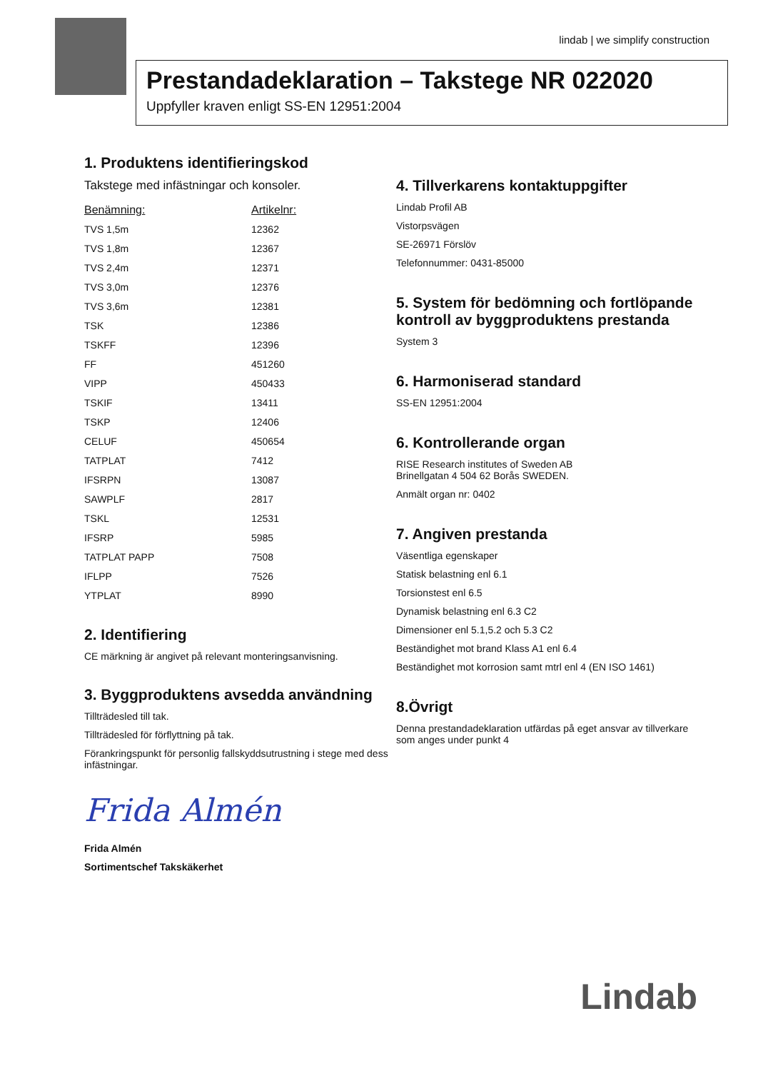lindab | we simplify construction
Prestandadeklaration – Takstege NR 022020
Uppfyller kraven enligt SS-EN 12951:2004
1. Produktens identifieringskod
Takstege med infästningar och konsoler.
| Benämning: | Artikelnr: |
| --- | --- |
| TVS 1,5m | 12362 |
| TVS 1,8m | 12367 |
| TVS 2,4m | 12371 |
| TVS 3,0m | 12376 |
| TVS 3,6m | 12381 |
| TSK | 12386 |
| TSKFF | 12396 |
| FF | 451260 |
| VIPP | 450433 |
| TSKIF | 13411 |
| TSKP | 12406 |
| CELUF | 450654 |
| TATPLAT | 7412 |
| IFSRPN | 13087 |
| SAWPLF | 2817 |
| TSKL | 12531 |
| IFSRP | 5985 |
| TATPLAT PAPP | 7508 |
| IFLPP | 7526 |
| YTPLAT | 8990 |
2. Identifiering
CE märkning är angivet på relevant monteringsanvisning.
3. Byggproduktens avsedda användning
Tillträdesled till tak.
Tillträdesled för förflyttning på tak.
Förankringspunkt för personlig fallskyddsutrustning i stege med dess infästningar.
Frida Almén
Frida Almén
Sortimentschef Takskäkerhet
4. Tillverkarens kontaktuppgifter
Lindab Profil AB
Vistorpsvägen
SE-26971 Förslöv
Telefonnummer: 0431-85000
5. System för bedömning och fortlöpande kontroll av byggproduktens prestanda
System 3
6. Harmoniserad standard
SS-EN 12951:2004
6. Kontrollerande organ
RISE Research institutes of Sweden AB
Brinellgatan 4 504 62 Borås SWEDEN.
Anmält organ nr: 0402
7. Angiven prestanda
Väsentliga egenskaper
Statisk belastning enl 6.1
Torsionstest enl 6.5
Dynamisk belastning enl 6.3 C2
Dimensioner enl 5.1,5.2 och 5.3 C2
Beständighet mot brand Klass A1 enl 6.4
Beständighet mot korrosion samt mtrl enl 4 (EN ISO 1461)
8.Övrigt
Denna prestandadeklaration utfärdas på eget ansvar av tillverkare som anges under punkt 4
Lindab